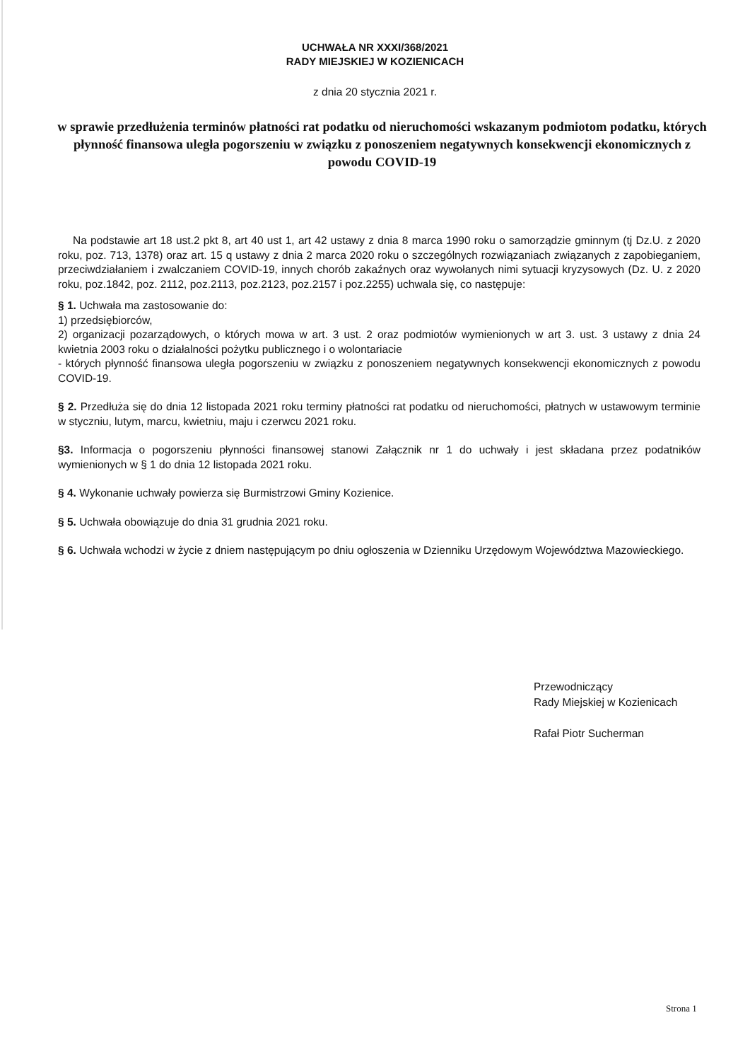UCHWAŁA NR XXXI/368/2021
RADY MIEJSKIEJ W KOZIENICACH
z dnia 20 stycznia 2021 r.
w sprawie przedłużenia terminów płatności rat podatku od nieruchomości wskazanym podmiotom podatku, których płynność finansowa uległa pogorszeniu w związku z ponoszeniem negatywnych konsekwencji ekonomicznych z powodu COVID-19
Na podstawie art 18 ust.2 pkt 8, art 40 ust 1, art 42 ustawy z dnia 8 marca 1990 roku o samorządzie gminnym (tj Dz.U. z 2020 roku, poz. 713, 1378) oraz art. 15 q ustawy z dnia 2 marca 2020 roku o szczególnych rozwiązaniach związanych z zapobieganiem, przeciwdziałaniem i zwalczaniem COVID-19, innych chorób zakaźnych oraz wywołanych nimi sytuacji kryzysowych (Dz. U. z 2020 roku, poz.1842, poz. 2112, poz.2113, poz.2123, poz.2157 i poz.2255) uchwala się, co następuje:
§ 1. Uchwała ma zastosowanie do:
1) przedsiębiorców,
2) organizacji pozarządowych, o których mowa w art. 3 ust. 2 oraz podmiotów wymienionych w art 3. ust. 3 ustawy z dnia 24 kwietnia 2003 roku o działalności pożytku publicznego i o wolontariacie
- których płynność finansowa uległa pogorszeniu w związku z ponoszeniem negatywnych konsekwencji ekonomicznych z powodu COVID-19.
§ 2. Przedłuża się do dnia 12 listopada 2021 roku terminy płatności rat podatku od nieruchomości, płatnych w ustawowym terminie w styczniu, lutym, marcu, kwietniu, maju i czerwcu 2021 roku.
§3. Informacja o pogorszeniu płynności finansowej stanowi Załącznik nr 1 do uchwały i jest składana przez podatników wymienionych w § 1 do dnia 12 listopada 2021 roku.
§ 4. Wykonanie uchwały powierza się Burmistrzowi Gminy Kozienice.
§ 5. Uchwała obowiązuje do dnia 31 grudnia 2021 roku.
§ 6. Uchwała wchodzi w życie z dniem następującym po dniu ogłoszenia w Dzienniku Urzędowym Województwa Mazowieckiego.
Przewodniczący
Rady Miejskiej w Kozienicach
Rafał Piotr Sucherman
Strona 1